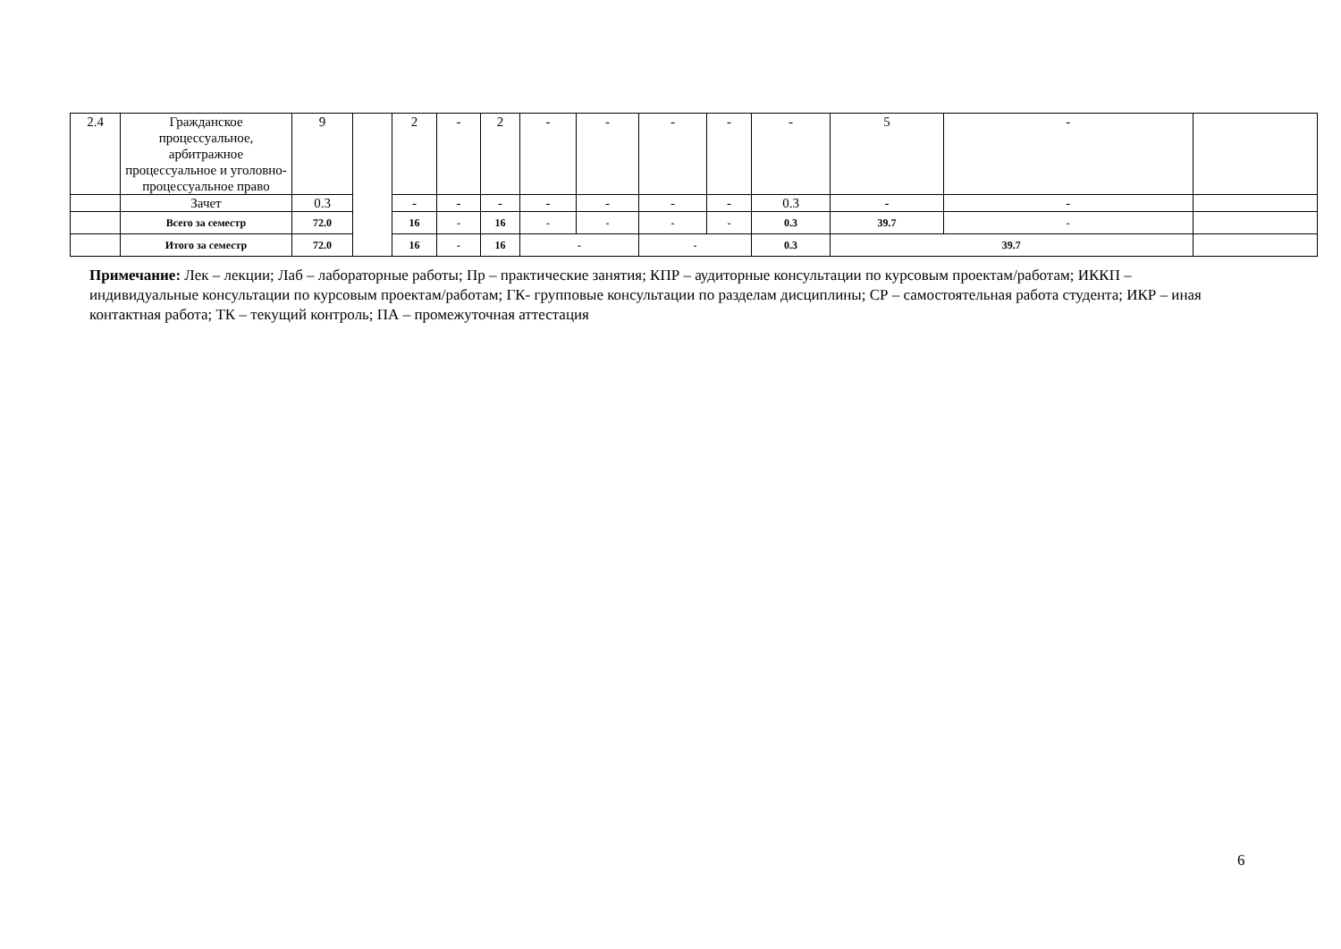| 2.4 | Гражданское процессуальное, арбитражное процессуальное и уголовно-процессуальное право | 9 | | 2 | - | 2 | - | - | - | - | - | 5 | - | |
| | Зачет | 0.3 | | - | - | - | - | - | - | - | 0.3 | - | - | |
| | Всего за семестр | 72.0 | | 16 | - | 16 | - | - | - | - | 0.3 | 39.7 | - | |
| | Итого за семестр | 72.0 | | 16 | - | 16 | - | | - | | 0.3 | 39.7 | | |
Примечание: Лек – лекции; Лаб – лабораторные работы; Пр – практические занятия; КПР – аудиторные консультации по курсовым проектам/работам; ИККП – индивидуальные консультации по курсовым проектам/работам; ГК- групповые консультации по разделам дисциплины; СР – самостоятельная работа студента; ИКР – иная контактная работа; ТК – текущий контроль; ПА – промежуточная аттестация
6